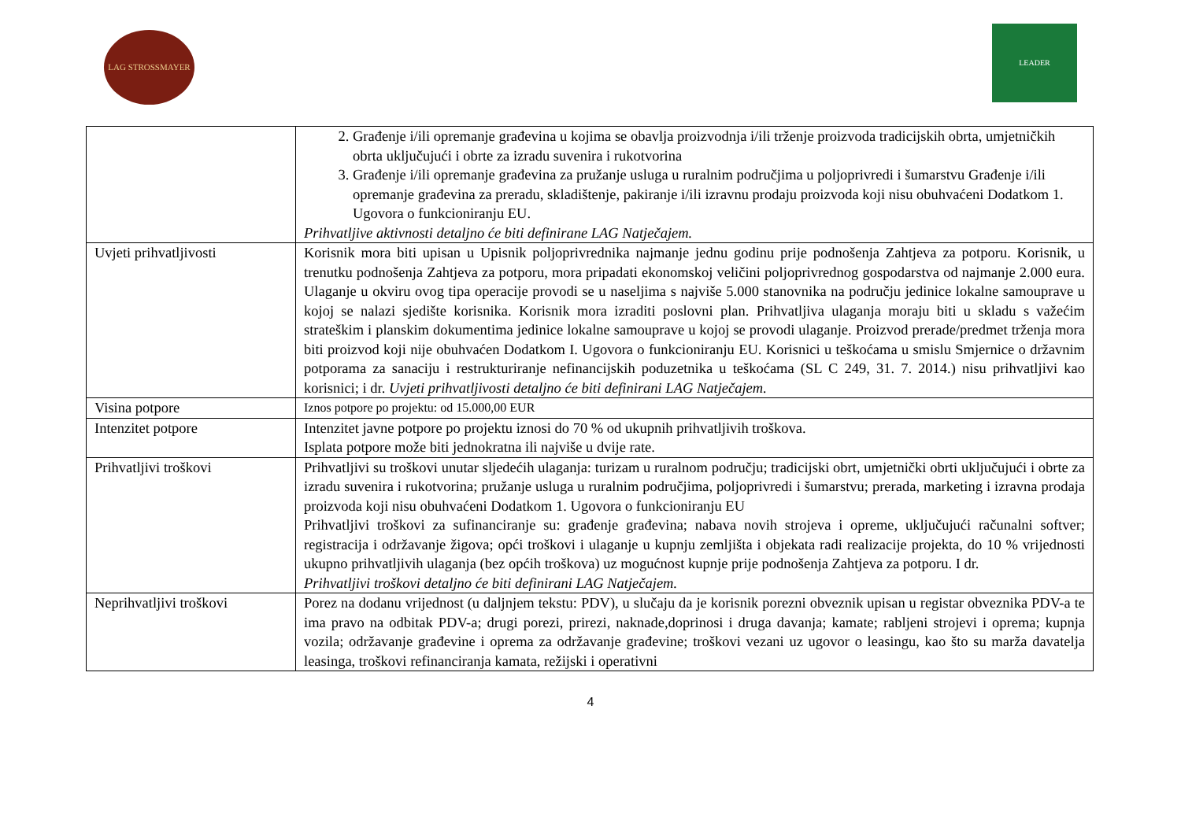LAG STROSSMAYER
LEADER
| | 2. Građenje i/ili opremanje građevina u kojima se obavlja proizvodnja i/ili trženje proizvoda tradicijskih obrta, umjetničkih obrta uključujući i obrte za izradu suvenira i rukotvorina 3. Građenje i/ili opremanje građevina za pružanje usluga u ruralnim područjima u poljoprivredi i šumarstvu Građenje i/ili opremanje građevina za preradu, skladištenje, pakiranje i/ili izravnu prodaju proizvoda koji nisu obuhvaćeni Dodatkom 1. Ugovora o funkcioniranju EU. Prihvatljive aktivnosti detaljno će biti definirane LAG Natječajem. |
| Uvjeti prihvatljivosti | Korisnik mora biti upisan u Upisnik poljoprivrednika najmanje jednu godinu prije podnošenja Zahtjeva za potporu. Korisnik, u trenutku podnošenja Zahtjeva za potporu, mora pripadati ekonomskoj veličini poljoprivrednog gospodarstva od najmanje 2.000 eura. Ulaganje u okviru ovog tipa operacije provodi se u naseljima s najviše 5.000 stanovnika na području jedinice lokalne samouprave u kojoj se nalazi sjedište korisnika. Korisnik mora izraditi poslovni plan. Prihvatljiva ulaganja moraju biti u skladu s važećim strateškim i planskim dokumentima jedinice lokalne samouprave u kojoj se provodi ulaganje. Proizvod prerade/predmet trženja mora biti proizvod koji nije obuhvaćen Dodatkom I. Ugovora o funkcioniranju EU. Korisnici u teškoćama u smislu Smjernice o državnim potporama za sanaciju i restrukturiranje nefinancijskih poduzetnika u teškoćama (SL C 249, 31. 7. 2014.) nisu prihvatljivi kao korisnici; i dr. Uvjeti prihvatljivosti detaljno će biti definirani LAG Natječajem. |
| Visina potpore | Iznos potpore po projektu: od 15.000,00 EUR |
| Intenzitet potpore | Intenzitet javne potpore po projektu iznosi do 70 % od ukupnih prihvatljivih troškova. Isplata potpore može biti jednokratna ili najviše u dvije rate. |
| Prihvatljivi troškovi | Prihvatljivi su troškovi unutar sljedećih ulaganja: turizam u ruralnom području; tradicijski obrt, umjetnički obrti uključujući i obrte za izradu suvenira i rukotvorina; pružanje usluga u ruralnim područjima, poljoprivredi i šumarstvu; prerada, marketing i izravna prodaja proizvoda koji nisu obuhvaćeni Dodatkom 1. Ugovora o funkcioniranju EU Prihvatljivi troškovi za sufinanciranje su: građenje građevina; nabava novih strojeva i opreme, uključujući računalni softver; registracija i održavanje žigova; opći troškovi i ulaganje u kupnju zemljišta i objekata radi realizacije projekta, do 10 % vrijednosti ukupno prihvatljivih ulaganja (bez općih troškova) uz mogućnost kupnje prije podnošenja Zahtjeva za potporu. I dr. Prihvatljivi troškovi detaljno će biti definirani LAG Natječajem. |
| Neprihvatljivi troškovi | Porez na dodanu vrijednost (u daljnjem tekstu: PDV), u slučaju da je korisnik porezni obveznik upisan u registar obveznika PDV-a te ima pravo na odbitak PDV-a; drugi porezi, prirezi, naknade,doprinosi i druga davanja; kamate; rabljeni strojevi i oprema; kupnja vozila; održavanje građevine i oprema za održavanje građevine; troškovi vezani uz ugovor o leasingu, kao što su marža davatelja leasinga, troškovi refinanciranja kamata, režijski i operativni |
4